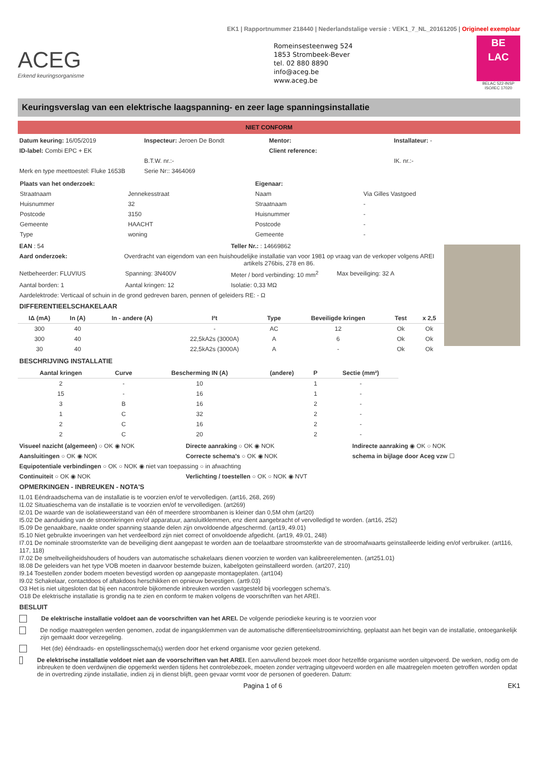EK1 | Rapportnummer 218440 | Nederlandstalige versie : VEK1_7_NL_20161205 | Origineel exemplaar
ACEG
Erkend keuringsorganisme
Romeinsesteenweg 524
1853 Strombeek-Bever
tel. 02 880 8890
info@aceg.be
www.aceg.be
BE
LAC
BELAC 522-INSP
ISO/IEC 17020
Keuringsverslag van een elektrische laagspanning- en zeer lage spanningsinstallatie
NIET CONFORM
Datum keuring: 16/05/2019 Inspecteur: Jeroen De Bondt Mentor: Installateur: -
ID-label: Combi EPC + EK Client reference:
B.T.W. nr.:- IK. nr.:-
Merk en type meettoestel: Fluke 1653B
Serie Nr:: 3464069
| Plaats van het onderzoek: | | Eigenaar: | |
| Straatnaam | Jennekesstraat | Naam | Via Gilles Vastgoed |
| Huisnummer | 32 | Straatnaam | - |
| Postcode | 3150 | Huisnummer | - |
| Gemeente | HAACHT | Postcode | - |
| Type | woning | Gemeente | - |
EAN : 54 Teller Nr.: : 14669862
Aard onderzoek: Overdracht van eigendom van een huishoudelijke installatie van voor 1981 op vraag van de verkoper volgens AREI artikels 276bis, 278 en 86.
Netbeheerder: FLUVIUS Spanning: 3N400V Meter / bord verbinding: 10 mm<sup>2</sup>
Max beveiliging: 32 A
Aantal borden: 1 Aantal kringen: 12 Isolatie: 0,33 MΩ
Aardelektrode: Verticaal of schuin in de grond gedreven baren, pennen of geleiders RE: - Ω
DIFFERENTIEELSCHAKELAAR
| IΔ (mA) | In (A) | In - andere (A) | I²t | Type | Beveiligde kringen | Test | x 2,5 |
| --- | --- | --- | --- | --- | --- | --- | --- |
| 300 | 40 | | - | AC | 12 | Ok | Ok |
| 300 | 40 | | 22,5kA2s (3000A) | A | 6 | Ok | Ok |
| 30 | 40 | | 22,5kA2s (3000A) | A | - | Ok | Ok |
BESCHRIJVING INSTALLATIE
| Aantal kringen | Curve | Bescherming IN (A) | (andere) | P | Sectie (mm²) |
| --- | --- | --- | --- | --- | --- |
| 2 | - | 10 | | 1 | - |
| 15 | - | 16 | | 1 | - |
| 3 | B | 16 | | 2 | - |
| 1 | C | 32 | | 2 | - |
| 2 | C | 16 | | 2 | - |
| 2 | C | 20 | | 2 | - |
Visueel nazicht (algemeen) ○ OK ◉ NOK
Directe aanraking ○ OK ◉ NOK Indirecte aanraking ◉ OK ○ NOK
Aansluitingen ○ OK ◉ NOK Correcte schema's ○ OK ◉ NOK schema in bijlage door Aceg vzw ☐
Equipotentiale verbindingen ○ OK ○ NOK ◉ niet van toepassing ○ in afwachting
Continuiteit ○ OK ◉ NOK Verlichting / toestellen ○ OK ○ NOK ◉ NVT
OPMERKINGEN - INBREUKEN - NOTA'S
I1.01 Eéndraadschema van de installatie is te voorzien en/of te vervolledigen. (art16, 268, 269)
I1.02 Situatieschema van de installatie is te voorzien en/of te vervolledigen. (art269)
I2.01 De waarde van de isolatieweerstand van één of meerdere stroombanen is kleiner dan 0,5M ohm (art20)
I5.02 De aanduiding van de stroomkringen en/of apparatuur, aansluitklemmen, enz dient aangebracht of vervolledigd te worden. (art16, 252)
I5.09 De genaakbare, naakte onder spanning staande delen zijn onvoldoende afgeschermd. (art19, 49.01)
I5.10 Niet gebruikte invoeringen van het verdeelbord zijn niet correct of onvoldoende afgedicht. (art19, 49.01, 248)
I7.01 De nominale stroomsterkte van de beveiliging dient aangepast te worden aan de toelaatbare stroomsterkte van de stroomafwaarts geïnstalleerde leiding en/of verbruiker. (art116, 117, 118)
I7.02 De smeltveiligheidshouders of houders van automatische schakelaars dienen voorzien te worden van kalibreerelementen. (art251.01)
I8.08 De geleiders van het type VOB moeten in daarvoor bestemde buizen, kabelgoten geïnstalleerd worden. (art207, 210)
I9.14 Toestellen zonder bodem moeten bevestigd worden op aangepaste montageplaten. (art104)
I9.02 Schakelaar, contactdoos of aftakdoos herschikken en opnieuw bevestigen. (art9.03)
O3 Het is niet uitgesloten dat bij een nacontrole bijkomende inbreuken worden vastgesteld bij voorleggen schema's.
O18 De elektrische installatie is grondig na te zien en conform te maken volgens de voorschriften van het AREI.
BESLUIT
De elektrische installatie voldoet aan de voorschriften van het AREI. De volgende periodieke keuring is te voorzien voor
De nodige maatregelen werden genomen, zodat de ingangsklemmen van de automatische differentieelstroominrichting, geplaatst aan het begin van de installatie, ontoegankelijk zijn gemaakt door verzegeling.
Het (de) ééndraads- en opstellingsschema(s) werden door het erkend organisme voor gezien getekend.
De elektrische installatie voldoet niet aan de voorschriften van het AREI. Een aanvullend bezoek moet door hetzelfde organisme worden uitgevoerd. De werken, nodig om de inbreuken te doen verdwijnen die opgemerkt werden tijdens het controlebezoek, moeten zonder vertraging uitgevoerd worden en alle maatregelen moeten getroffen worden opdat de in overtreding zijnde installatie, indien zij in dienst blijft, geen gevaar vormt voor de personen of goederen. Datum:
Pagina 1 of 6 EK1